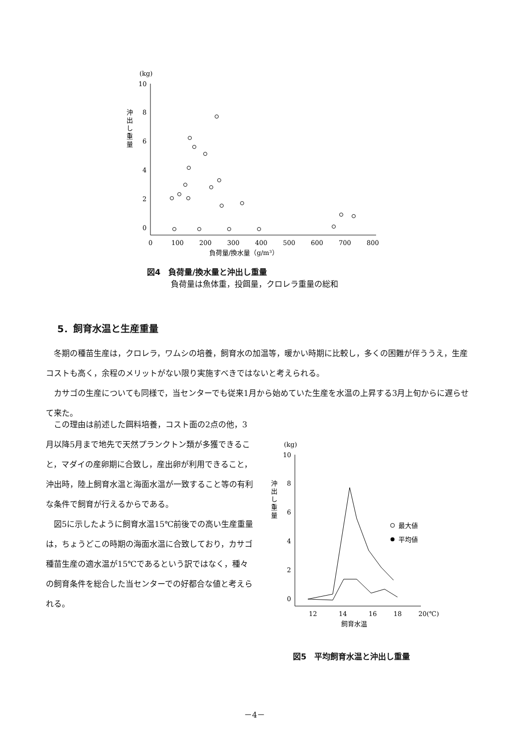(kg)
10
8
6
4
2
0
沖
出
し
重
量
0
100
200
300
400
500
600
700
800
負荷量/換水量（g/m³）
図4　負荷量/換水量と沖出し重量
　　　負荷量は魚体重，投餌量，クロレラ重量の総和
5．飼育水温と生産重量
冬期の種苗生産は，クロレラ，ワムシの培養，飼育水の加温等，暖かい時期に比較し，多くの困難が伴ううえ，生産コストも高く，余程のメリットがない限り実施すべきではないと考えられる。
カサゴの生産についても同様で，当センターでも従来1月から始めていた生産を水温の上昇する3月上旬からに遅らせて来た。
この理由は前述した餌料培養，コスト面の2点の他，3月以降5月まで地先で天然プランクトン類が多獲できること，マダイの産卵期に合致し，産出卵が利用できること，沖出時，陸上飼育水温と海面水温が一致すること等の有利な条件で飼育が行えるからである。
図5に示したように飼育水温15℃前後での高い生産重量は，ちょうどこの時期の海面水温に合致しており，カサゴ種苗生産の適水温が15℃であるという訳ではなく，種々の飼育条件を総合した当センターでの好都合な値と考えられる。
(kg)
10
8
6
4
2
0
沖
出
し
重
量
12
14
16
18
20(℃)
飼育水温
最大値
平均値
図5　平均飼育水温と沖出し重量
－4－